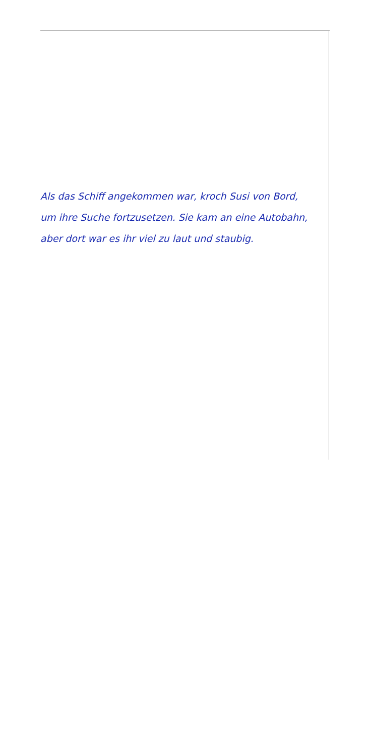Als das Schiff angekommen war, kroch Susi von Bord,
um ihre Suche fortzusetzen. Sie kam an eine Autobahn,
aber dort war es ihr viel zu laut und staubig.